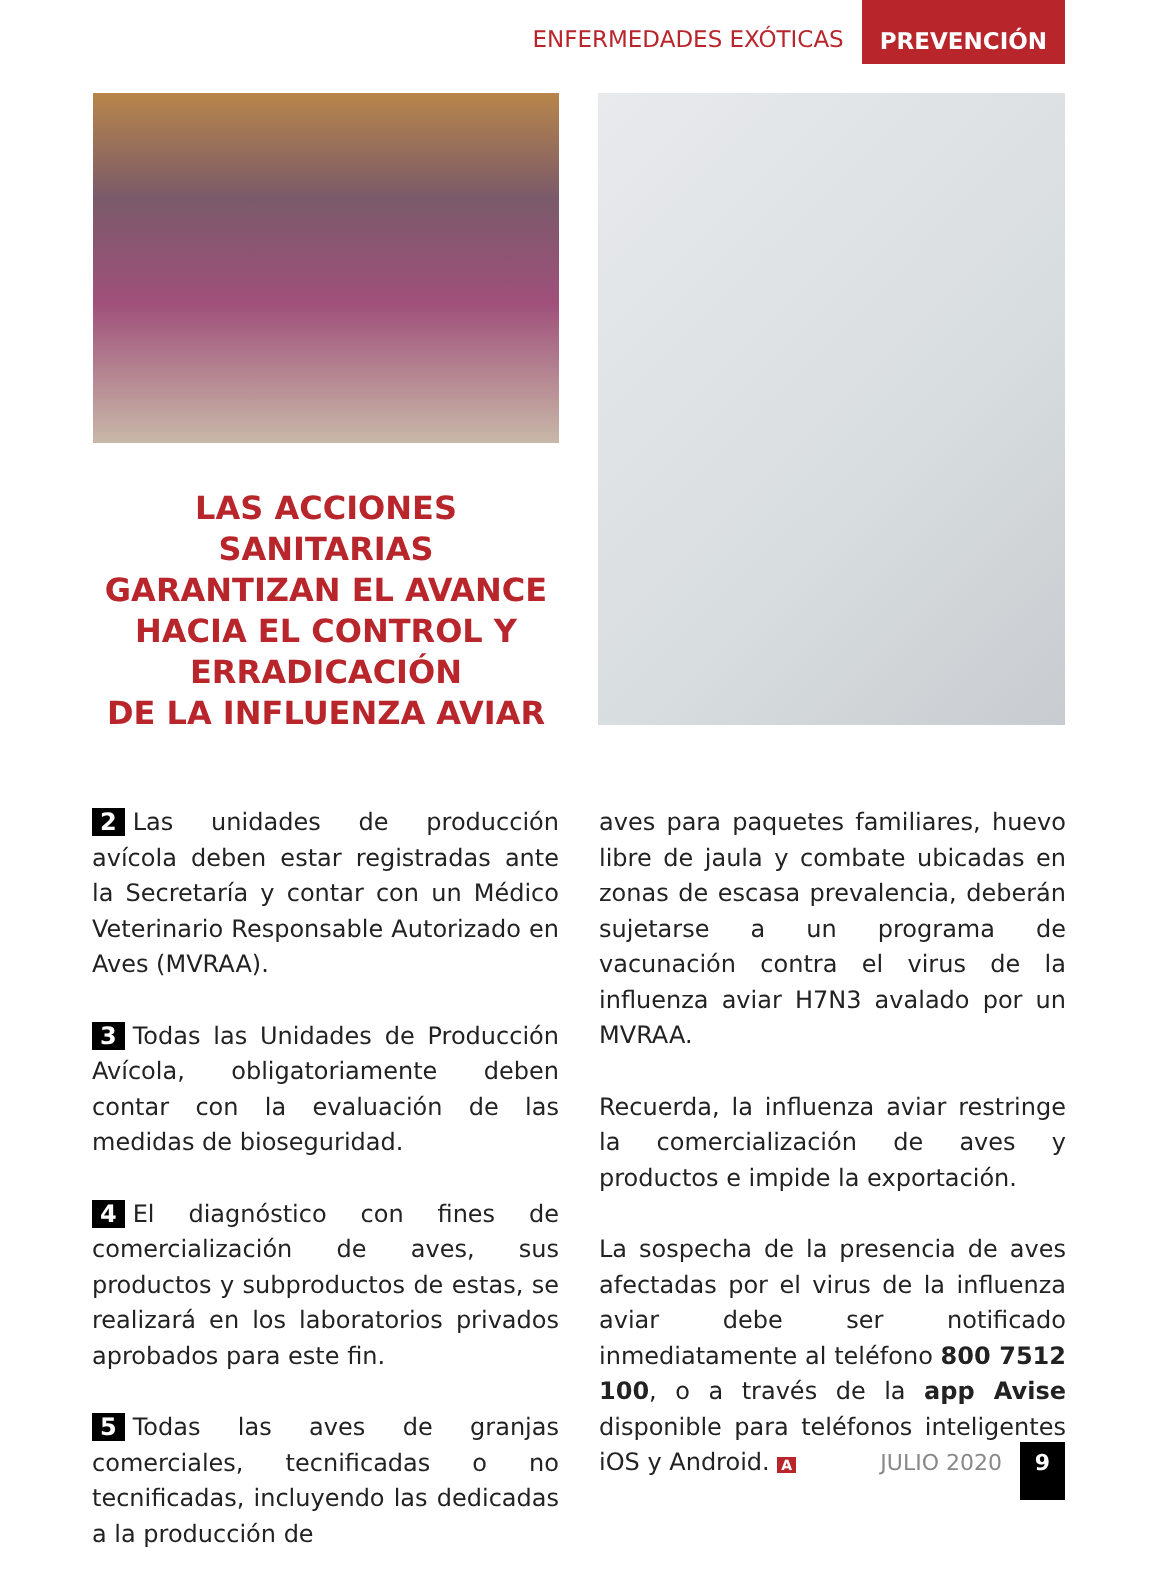ENFERMEDADES EXÓTICAS
PREVENCIÓN
LAS ACCIONES
SANITARIAS
GARANTIZAN EL AVANCE
HACIA EL CONTROL Y
ERRADICACIÓN
DE LA INFLUENZA AVIAR
2 Las unidades de producción avícola deben estar registradas ante la Secretaría y contar con un Médico Veterinario Responsable Autorizado en Aves (MVRAA).
3 Todas las Unidades de Producción Avícola, obligatoriamente deben contar con la evaluación de las medidas de bioseguridad.
4 El diagnóstico con fines de comercialización de aves, sus productos y subproductos de estas, se realizará en los laboratorios privados aprobados para este fin.
5 Todas las aves de granjas comerciales, tecnificadas o no tecnificadas, incluyendo las dedicadas a la producción de
aves para paquetes familiares, huevo libre de jaula y combate ubicadas en zonas de escasa prevalencia, deberán sujetarse a un programa de vacunación contra el virus de la influenza aviar H7N3 avalado por un MVRAA.
Recuerda, la influenza aviar restringe la comercialización de aves y productos e impide la exportación.
La sospecha de la presencia de aves afectadas por el virus de la influenza aviar debe ser notificado inmediatamente al teléfono 800 7512 100, o a través de la app Avise disponible para teléfonos inteligentes iOS y Android. A
JULIO 2020
9